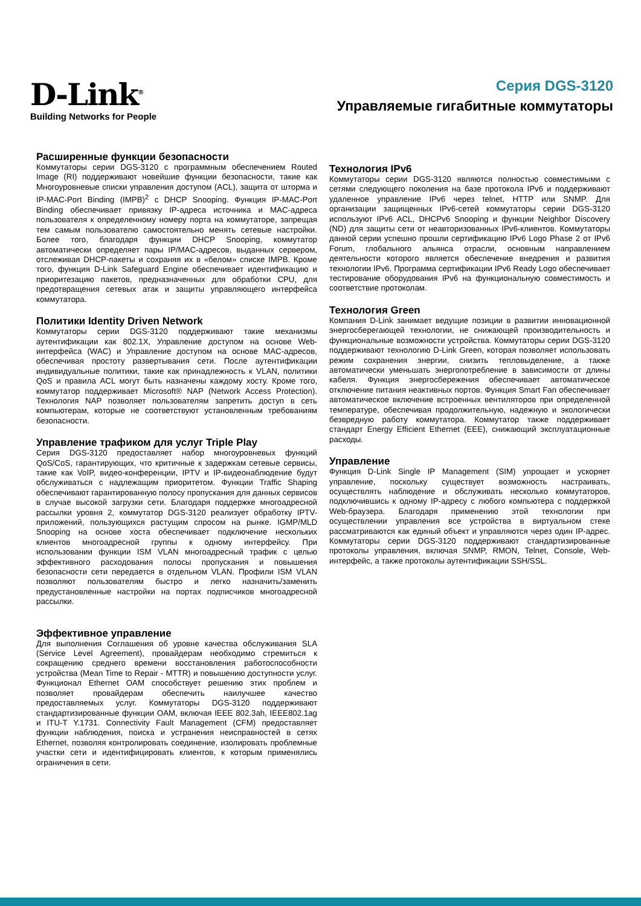D-Link<sup>®</sup>
Building Networks for People
Серия DGS-3120
Управляемые гигабитные коммутаторы
Расширенные функции безопасности
Коммутаторы серии DGS-3120 с программным обеспечением Routed Image (RI) поддерживают новейшие функции безопасности, такие как Многоуровневые списки управления доступом (ACL), защита от шторма и IP-MAC-Port Binding (IMPB)<sup>2</sup> с DHCP Snooping. Функция IP-MAC-Port Binding обеспечивает привязку IP-адреса источника и MAC-адреса пользователя к определенному номеру порта на коммутаторе, запрещая тем самым пользователю самостоятельно менять сетевые настройки. Более того, благодаря функции DHCP Snooping, коммутатор автоматически определяет пары IP/MAC-адресов, выданных сервером, отслеживая DHCP-пакеты и сохраняя их в «белом» списке IMPB. Кроме того, функция D-Link Safeguard Engine обеспечивает идентификацию и приоритезацию пакетов, предназначенных для обработки CPU, для предотвращения сетевых атак и защиты управляющего интерфейса коммутатора.
Политики Identity Driven Network
Коммутаторы серии DGS-3120 поддерживают такие механизмы аутентификации как 802.1X, Управление доступом на основе Web-интерфейса (WAC) и Управление доступом на основе MAC-адресов, обеспечивая простоту развертывания сети. После аутентификации индивидуальные политики, такие как принадлежность к VLAN, политики QoS и правила ACL могут быть назначены каждому хосту. Кроме того, коммутатор поддерживает Microsoft® NAP (Network Access Protection). Технология NAP позволяет пользователям запретить доступ в сеть компьютерам, которые не соответствуют установленным требованиям безопасности.
Управление трафиком для услуг Triple Play
Серия DGS-3120 предоставляет набор многоуровневых функций QoS/CoS, гарантирующих, что критичные к задержкам сетевые сервисы, такие как VoIP, видео-конференции, IPTV и IP-видеонаблюдение будут обслуживаться с надлежащим приоритетом. Функции Traffic Shaping обеспечивают гарантированную полосу пропускания для данных сервисов в случае высокой загрузки сети. Благодаря поддержке многоадресной рассылки уровня 2, коммутатор DGS-3120 реализует обработку IPTV-приложений, пользующихся растущим спросом на рынке. IGMP/MLD Snooping на основе хоста обеспечивает подключение нескольких клиентов многоадресной группы к одному интерфейсу. При использовании функции ISM VLAN многоадресный трафик с целью эффективного расходования полосы пропускания и повышения безопасности сети передается в отдельном VLAN. Профили ISM VLAN позволяют пользователям быстро и легко назначить/заменить предустановленные настройки на портах подписчиков многоадресной рассылки.
Эффективное управление
Для выполнения Соглашения об уровне качества обслуживания SLA (Service Level Agreement), провайдерам необходимо стремиться к сокращению среднего времени восстановления работоспособности устройства (Mean Time to Repair - MTTR) и повышению доступности услуг. Функционал Ethernet OAM способствует решению этих проблем и позволяет провайдерам обеспечить наилучшее качество предоставляемых услуг. Коммутаторы DGS-3120 поддерживают стандартизированные функции OAM, включая IEEE 802.3ah, IEEE802.1ag и ITU-T Y.1731. Connectivity Fault Management (CFM) предоставляет функции наблюдения, поиска и устранения неисправностей в сетях Ethernet, позволяя контролировать соединение, изолировать проблемные участки сети и идентифицировать клиентов, к которым применялись ограничения в сети.
Технология IPv6
Коммутаторы серии DGS-3120 являются полностью совместимыми с сетями следующего поколения на базе протокола IPv6 и поддерживают удаленное управление IPv6 через telnet, HTTP или SNMP. Для организации защищенных IPv6-сетей коммутаторы серии DGS-3120 используют IPv6 ACL, DHCPv6 Snooping и функции Neighbor Discovery (ND) для защиты сети от неавторизованных IPv6-клиентов. Коммутаторы данной серии успешно прошли сертификацию IPv6 Logo Phase 2 от IPv6 Forum, глобального альянса отрасли, основным направлением деятельности которого является обеспечение внедрения и развития технологии IPv6. Программа сертификации IPv6 Ready Logo обеспечивает тестирование оборудования IPv6 на функциональную совместимость и соответствие протоколам.
Технология Green
Компания D-Link занимает ведущие позиции в развитии инновационной энергосберегающей технологии, не снижающей производительность и функциональные возможности устройства. Коммутаторы серии DGS-3120 поддерживают технологию D-Link Green, которая позволяет использовать режим сохранения энергии, снизить тепловыделение, а также автоматически уменьшать энергопотребление в зависимости от длины кабеля. Функция энергосбережения обеспечивает автоматическое отключение питания неактивных портов. Функция Smart Fan обеспечивает автоматическое включение встроенных вентиляторов при определенной температуре, обеспечивая продолжительную, надежную и экологически безвредную работу коммутатора. Коммутатор также поддерживает стандарт Energy Efficient Ethernet (EEE), снижающий эксплуатационные расходы.
Управление
Функция D-Link Single IP Management (SIM) упрощает и ускоряет управление, поскольку существует возможность настраивать, осуществлять наблюдение и обслуживать несколько коммутаторов, подключившись к одному IP-адресу с любого компьютера с поддержкой Web-браузера. Благодаря применению этой технологии при осуществлении управления все устройства в виртуальном стеке рассматриваются как единый объект и управляются через один IP-адрес. Коммутаторы серии DGS-3120 поддерживают стандартизированные протоколы управления, включая SNMP, RMON, Telnet, Console, Web-интерфейс, а также протоколы аутентификации SSH/SSL.